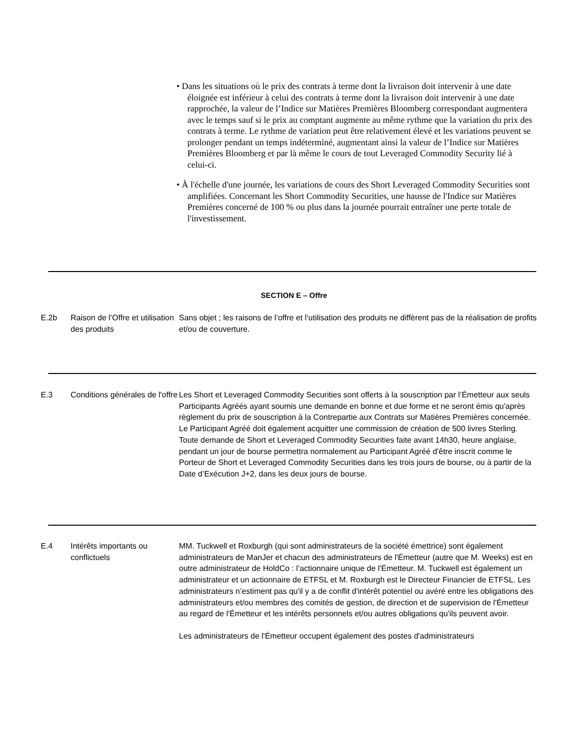• Dans les situations où le prix des contrats à terme dont la livraison doit intervenir à une date éloignée est inférieur à celui des contrats à terme dont la livraison doit intervenir à une date rapprochée, la valeur de l’Indice sur Matières Premières Bloomberg correspondant augmentera avec le temps sauf si le prix au comptant augmente au même rythme que la variation du prix des contrats à terme. Le rythme de variation peut être relativement élevé et les variations peuvent se prolonger pendant un temps indéterminé, augmentant ainsi la valeur de l’Indice sur Matières Premières Bloomberg et par là même le cours de tout Leveraged Commodity Security lié à celui-ci.
• À l'échelle d'une journée, les variations de cours des Short Leveraged Commodity Securities sont amplifiées. Concernant les Short Commodity Securities, une hausse de l'Indice sur Matières Premières concerné de 100 % ou plus dans la journée pourrait entraîner une perte totale de l'investissement.
SECTION E – Offre
E.2b Raison de l’Offre et utilisation des produits
Sans objet ; les raisons de l’offre et l’utilisation des produits ne diffèrent pas de la réalisation de profits et/ou de couverture.
E.3 Conditions générales de l'offre
Les Short et Leveraged Commodity Securities sont offerts à la souscription par l’Émetteur aux seuls Participants Agréés ayant soumis une demande en bonne et due forme et ne seront émis qu'après règlement du prix de souscription à la Contrepartie aux Contrats sur Matières Premières concernée. Le Participant Agréé doit également acquitter une commission de création de 500 livres Sterling. Toute demande de Short et Leveraged Commodity Securities faite avant 14h30, heure anglaise, pendant un jour de bourse permettra normalement au Participant Agréé d'être inscrit comme le Porteur de Short et Leveraged Commodity Securities dans les trois jours de bourse, ou à partir de la Date d’Exécution J+2, dans les deux jours de bourse.
E.4 Intérêts importants ou conflictuels
MM. Tuckwell et Roxburgh (qui sont administrateurs de la société émettrice) sont également administrateurs de ManJer et chacun des administrateurs de l'Émetteur (autre que M. Weeks) est en outre administrateur de HoldCo : l’actionnaire unique de l'Émetteur. M. Tuckwell est également un administrateur et un actionnaire de ETFSL et M. Roxburgh est le Directeur Financier de ETFSL. Les administrateurs n’estiment pas qu'il y a de conflit d'intérêt potentiel ou avéré entre les obligations des administrateurs et/ou membres des comités de gestion, de direction et de supervision de l'Émetteur au regard de l'Émetteur et les intérêts personnels et/ou autres obligations qu'ils peuvent avoir.
Les administrateurs de l'Émetteur occupent également des postes d'administrateurs